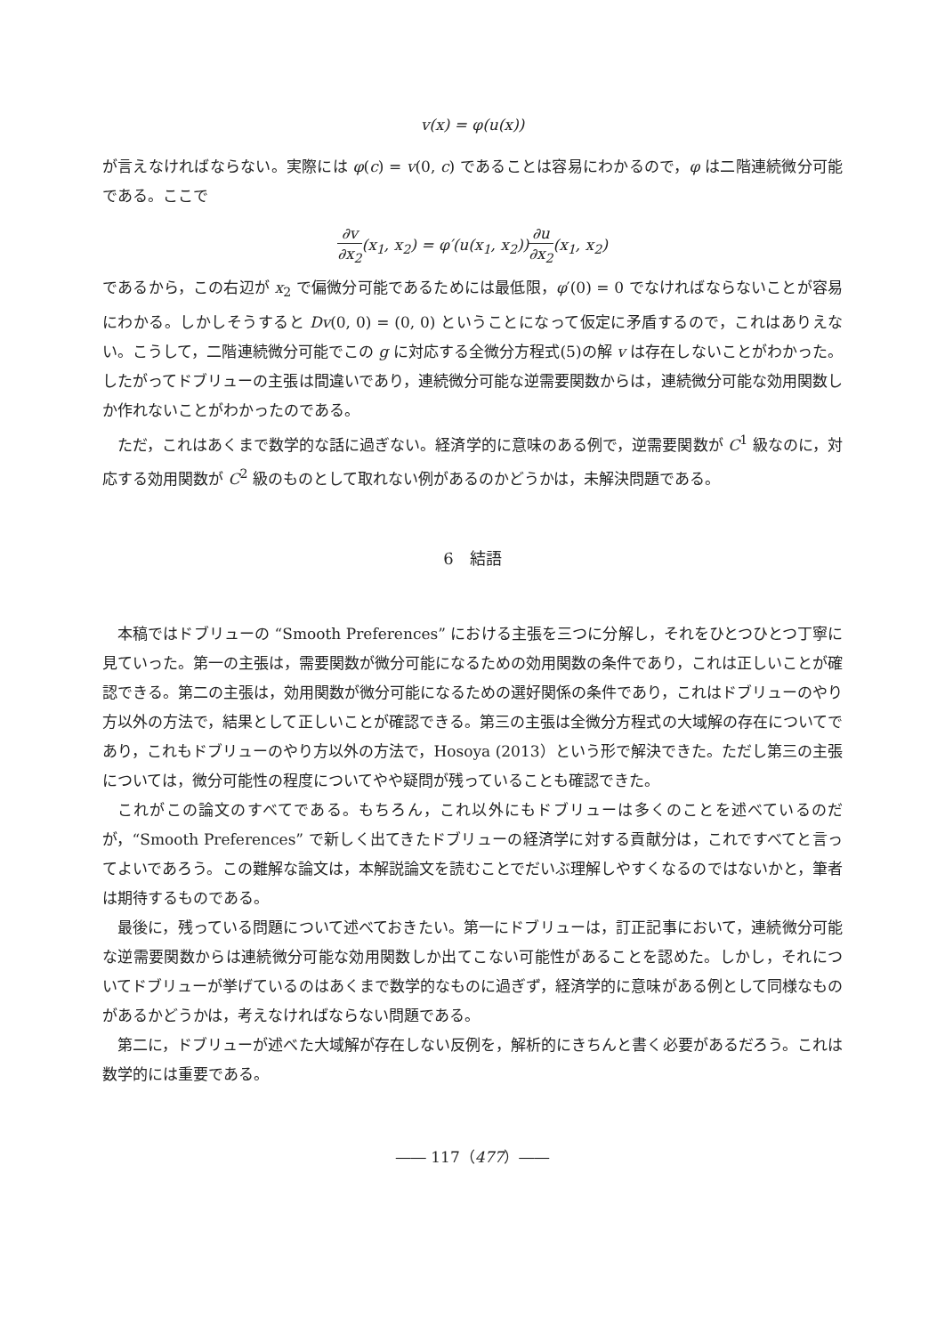v(x) = φ(u(x))
が言えなければならない。実際には φ(c) = v(0, c) であることは容易にわかるので，φ は二階連続微分可能である。ここで
∂v ∂x<sub>2</sub>(x<sub>1</sub>, x<sub>2</sub>) = φ′(u(x<sub>1</sub>, x<sub>2</sub>))∂u ∂x<sub>2</sub>(x<sub>1</sub>, x<sub>2</sub>)
であるから，この右辺が x<sub>2</sub> で偏微分可能であるためには最低限，φ′(0) = 0 でなければならないことが容易にわかる。しかしそうすると Dv(0, 0) = (0, 0) ということになって仮定に矛盾するので，これはありえない。こうして，二階連続微分可能でこの g に対応する全微分方程式(5)の解 v は存在しないことがわかった。したがってドブリューの主張は間違いであり，連続微分可能な逆需要関数からは，連続微分可能な効用関数しか作れないことがわかったのである。
ただ，これはあくまで数学的な話に過ぎない。経済学的に意味のある例で，逆需要関数が C<sup>1</sup> 級なのに，対応する効用関数が C<sup>2</sup> 級のものとして取れない例があるのかどうかは，未解決問題である。
6　結語
本稿ではドブリューの “Smooth Preferences” における主張を三つに分解し，それをひとつひとつ丁寧に見ていった。第一の主張は，需要関数が微分可能になるための効用関数の条件であり，これは正しいことが確認できる。第二の主張は，効用関数が微分可能になるための選好関係の条件であり，これはドブリューのやり方以外の方法で，結果として正しいことが確認できる。第三の主張は全微分方程式の大域解の存在についてであり，これもドブリューのやり方以外の方法で，Hosoya (2013）という形で解決できた。ただし第三の主張については，微分可能性の程度についてやや疑問が残っていることも確認できた。
これがこの論文のすべてである。もちろん，これ以外にもドブリューは多くのことを述べているのだが，“Smooth Preferences” で新しく出てきたドブリューの経済学に対する貢献分は，これですべてと言ってよいであろう。この難解な論文は，本解説論文を読むことでだいぶ理解しやすくなるのではないかと，筆者は期待するものである。
最後に，残っている問題について述べておきたい。第一にドブリューは，訂正記事において，連続微分可能な逆需要関数からは連続微分可能な効用関数しか出てこない可能性があることを認めた。しかし，それについてドブリューが挙げているのはあくまで数学的なものに過ぎず，経済学的に意味がある例として同様なものがあるかどうかは，考えなければならない問題である。
第二に，ドブリューが述べた大域解が存在しない反例を，解析的にきちんと書く必要があるだろう。これは数学的には重要である。
―― 117（477）――